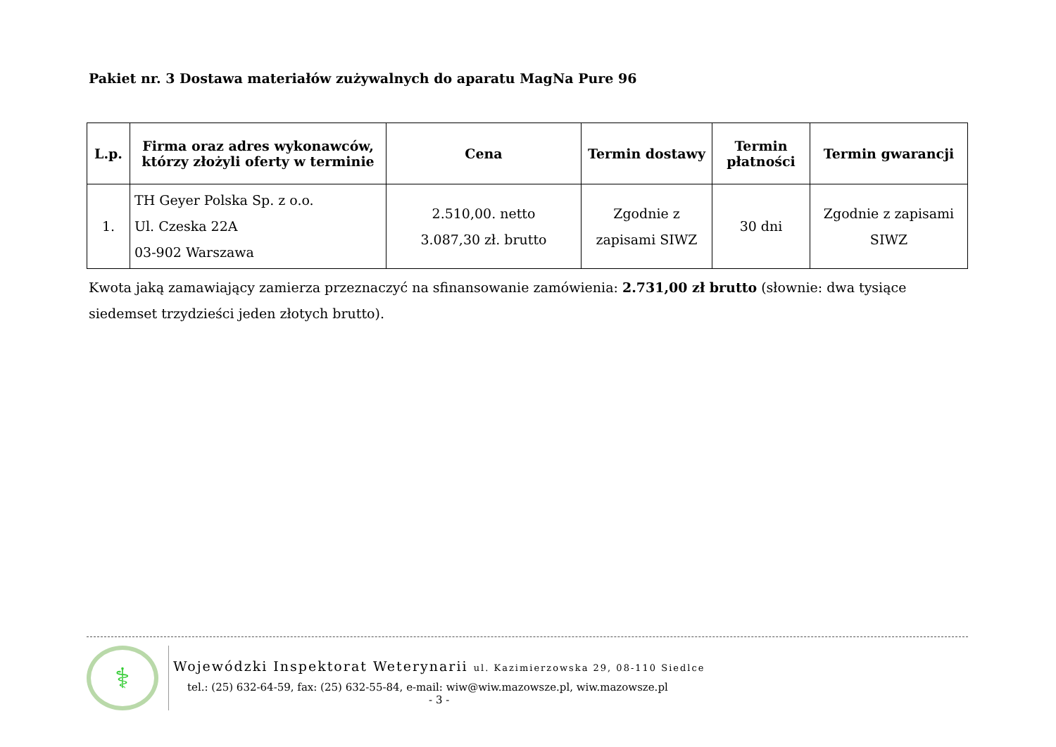Pakiet nr. 3 Dostawa materiałów zużywalnych do aparatu MagNa Pure 96
| L.p. | Firma oraz adres wykonawców, którzy złożyli oferty w terminie | Cena | Termin dostawy | Termin płatności | Termin gwarancji |
| --- | --- | --- | --- | --- | --- |
| 1. | TH Geyer Polska Sp. z o.o. Ul. Czeska 22A 03-902 Warszawa | 2.510,00. netto 3.087,30 zł. brutto | Zgodnie z zapisami SIWZ | 30 dni | Zgodnie z zapisami SIWZ |
Kwota jaką zamawiający zamierza przeznaczyć na sfinansowanie zamówienia: 2.731,00 zł brutto (słownie: dwa tysiące siedemset trzydzieści jeden złotych brutto).
⚕
Wojewódzki Inspektorat Weterynarii ul. Kazimierzowska 29, 08-110 Siedlce
tel.: (25) 632-64-59, fax: (25) 632-55-84, e-mail: wiw@wiw.mazowsze.pl, wiw.mazowsze.pl
- 3 -